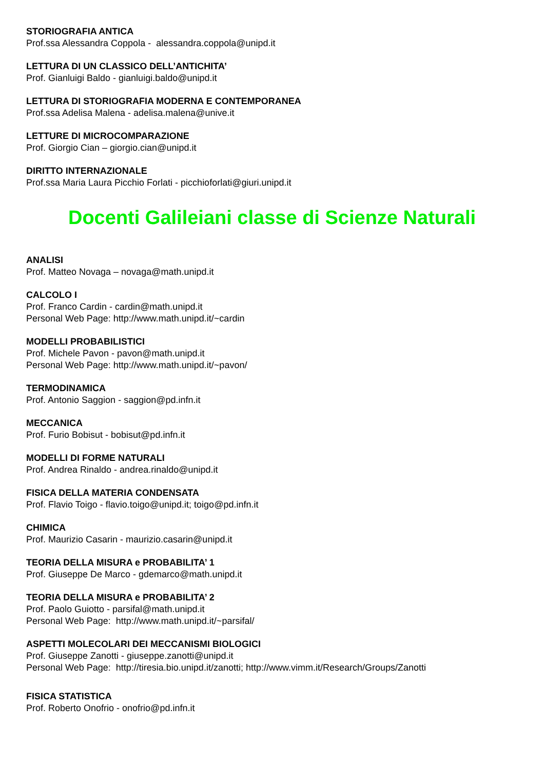STORIOGRAFIA ANTICA
Prof.ssa Alessandra Coppola - alessandra.coppola@unipd.it
LETTURA DI UN CLASSICO DELL’ANTICHITA’
Prof. Gianluigi Baldo - gianluigi.baldo@unipd.it
LETTURA DI STORIOGRAFIA MODERNA E CONTEMPORANEA
Prof.ssa Adelisa Malena - adelisa.malena@unive.it
LETTURE DI MICROCOMPARAZIONE
Prof. Giorgio Cian – giorgio.cian@unipd.it
DIRITTO INTERNAZIONALE
Prof.ssa Maria Laura Picchio Forlati - picchioforlati@giuri.unipd.it
Docenti Galileiani classe di Scienze Naturali
ANALISI
Prof. Matteo Novaga – novaga@math.unipd.it
CALCOLO I
Prof. Franco Cardin - cardin@math.unipd.it
Personal Web Page: http://www.math.unipd.it/~cardin
MODELLI PROBABILISTICI
Prof. Michele Pavon - pavon@math.unipd.it
Personal Web Page: http://www.math.unipd.it/~pavon/
TERMODINAMICA
Prof. Antonio Saggion - saggion@pd.infn.it
MECCANICA
Prof. Furio Bobisut - bobisut@pd.infn.it
MODELLI DI FORME NATURALI
Prof. Andrea Rinaldo - andrea.rinaldo@unipd.it
FISICA DELLA MATERIA CONDENSATA
Prof. Flavio Toigo - flavio.toigo@unipd.it; toigo@pd.infn.it
CHIMICA
Prof. Maurizio Casarin - maurizio.casarin@unipd.it
TEORIA DELLA MISURA e PROBABILITA’ 1
Prof. Giuseppe De Marco - gdemarco@math.unipd.it
TEORIA DELLA MISURA e PROBABILITA’ 2
Prof. Paolo Guiotto - parsifal@math.unipd.it
Personal Web Page: http://www.math.unipd.it/~parsifal/
ASPETTI MOLECOLARI DEI MECCANISMI BIOLOGICI
Prof. Giuseppe Zanotti - giuseppe.zanotti@unipd.it
Personal Web Page: http://tiresia.bio.unipd.it/zanotti; http://www.vimm.it/Research/Groups/Zanotti
FISICA STATISTICA
Prof. Roberto Onofrio - onofrio@pd.infn.it